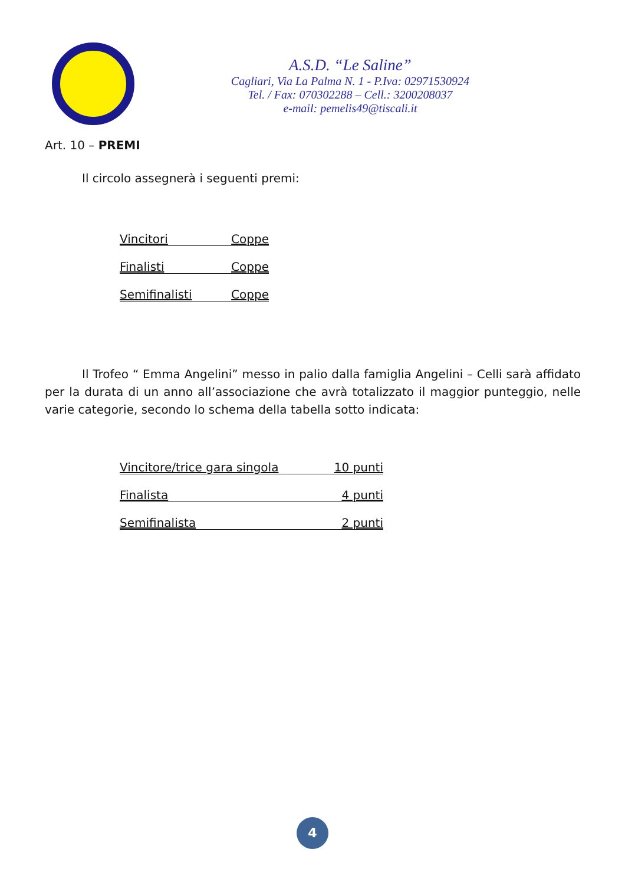A.S.D. “Le Saline”
Cagliari, Via La Palma N. 1 - P.Iva: 02971530924
Tel. / Fax: 070302288 – Cell.: 3200208037
e-mail: pemelis49@tiscali.it
Art. 10 – PREMI
Il circolo assegnerà i seguenti premi:
Vincitori Coppe
Finalisti Coppe
Semifinalisti Coppe
Il Trofeo “ Emma Angelini” messo in palio dalla famiglia Angelini – Celli sarà affidato per la durata di un anno all’associazione che avrà totalizzato il maggior punteggio, nelle varie categorie, secondo lo schema della tabella sotto indicata:
Vincitore/trice gara singola 10 punti
Finalista 4 punti
Semifinalista 2 punti
4